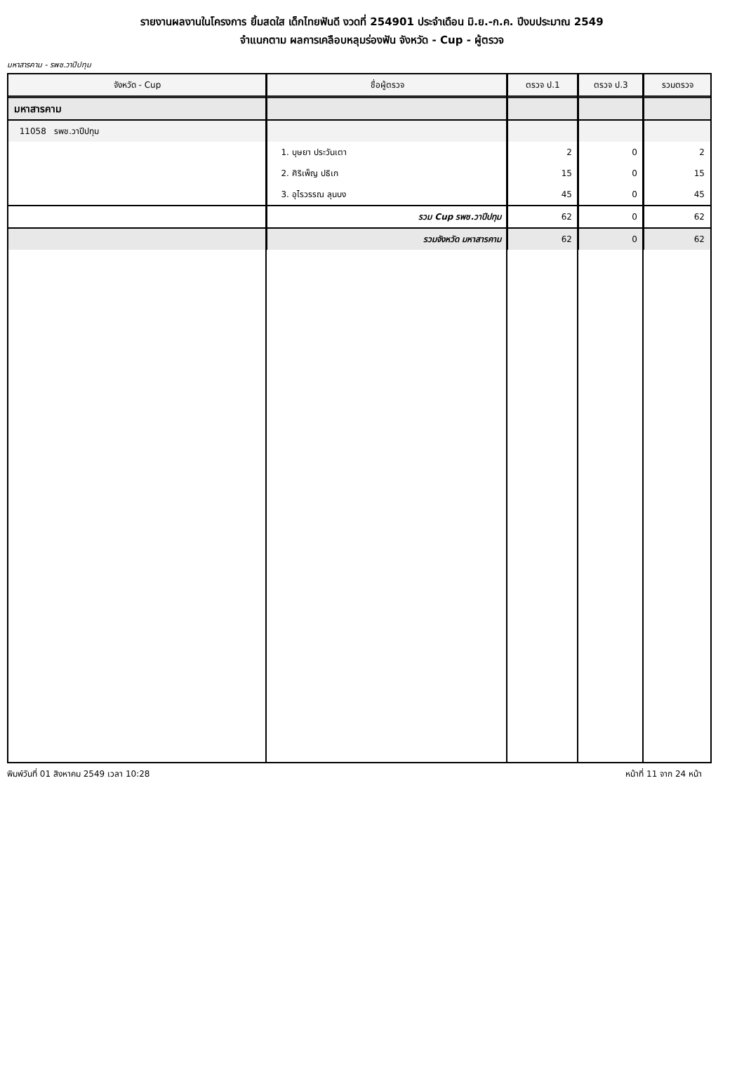รายงานผลงานในโครงการ ยิ้มสดใส เด็กไทยฟันดี งวดที่ 254901 ประจำเดือน มิ.ย.-ก.ค. ปีงบประมาณ 2549
จำแนกตาม ผลการเคลือบหลุมร่องฟัน จังหวัด - Cup - ผู้ตรวจ
มหาสารคาม - รพช.วาปีปทุม
| จังหวัด - Cup | ชื่อผู้ตรวจ | ตรวจ ป.1 | ตรวจ ป.3 | รวมตรวจ |
| --- | --- | --- | --- | --- |
| มหาสารคาม | | | | |
| 11058 รพช.วาปีปทุม | | | | |
| | 1. บุษยา ประวันเตา | 2 | 0 | 2 |
| | 2. ศิริเพ็ญ ปธิเก | 15 | 0 | 15 |
| | 3. อุไรวรรณ ลุนบง | 45 | 0 | 45 |
| | รวม Cup รพช.วาปีปทุม | 62 | 0 | 62 |
| | รวมจังหวัด มหาสารคาม | 62 | 0 | 62 |
พิมพ์วันที่ 01 สิงหาคม 2549 เวลา 10:28 หน้าที่ 11 จาก 24 หน้า